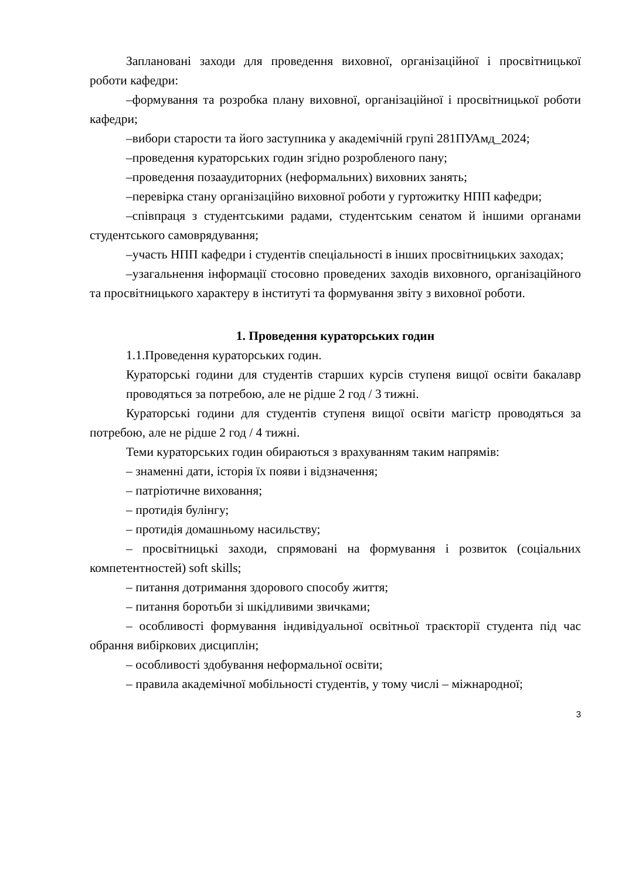Заплановані заходи для проведення виховної, організаційної і просвітницької роботи кафедри:
–формування та розробка плану виховної, організаційної і просвітницької роботи кафедри;
–вибори старости та його заступника у академічній групі 281ПУАмд_2024;
–проведення кураторських годин згідно розробленого пану;
–проведення позааудиторних (неформальних) виховних занять;
–перевірка стану організаційно виховної роботи у гуртожитку НПП кафедри;
–співпраця з студентськими радами, студентським сенатом й іншими органами студентського самоврядування;
–участь НПП кафедри і студентів спеціальності в інших просвітницьких заходах;
–узагальнення інформації стосовно проведених заходів виховного, організаційного та просвітницького характеру в інституті та формування звіту з виховної роботи.
1. Проведення кураторських годин
1.1.Проведення кураторських годин.
Кураторські години для студентів старших курсів ступеня вищої освіти бакалавр проводяться за потребою, але не рідше 2 год / 3 тижні.
Кураторські години для студентів ступеня вищої освіти магістр проводяться за потребою, але не рідше 2 год / 4 тижні.
Теми кураторських годин обираються з врахуванням таким напрямів:
– знаменні дати, історія їх появи і відзначення;
– патріотичне виховання;
– протидія булінгу;
– протидія домашньому насильству;
– просвітницькі заходи, спрямовані на формування і розвиток (соціальних компетентностей) soft skills;
– питання дотримання здорового способу життя;
– питання боротьби зі шкідливими звичками;
– особливості формування індивідуальної освітньої траєкторії студента під час обрання вибіркових дисциплін;
– особливості здобування неформальної освіти;
– правила академічної мобільності студентів, у тому числі – міжнародної;
3